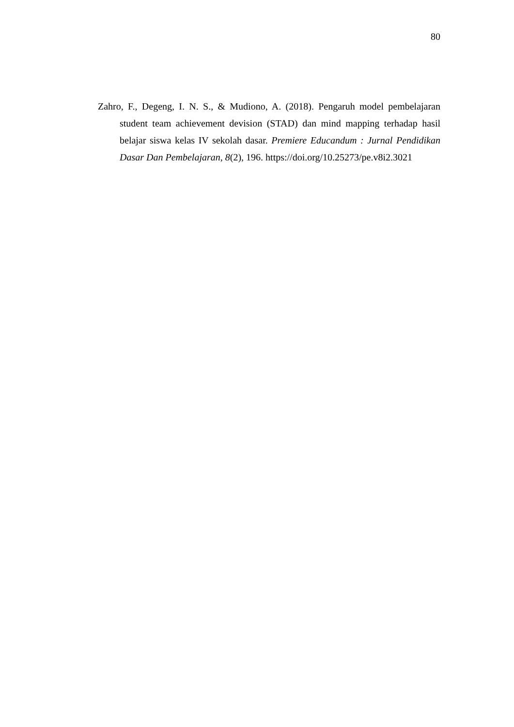80
Zahro, F., Degeng, I. N. S., & Mudiono, A. (2018). Pengaruh model pembelajaran student team achievement devision (STAD) dan mind mapping terhadap hasil belajar siswa kelas IV sekolah dasar. Premiere Educandum : Jurnal Pendidikan Dasar Dan Pembelajaran, 8(2), 196. https://doi.org/10.25273/pe.v8i2.3021